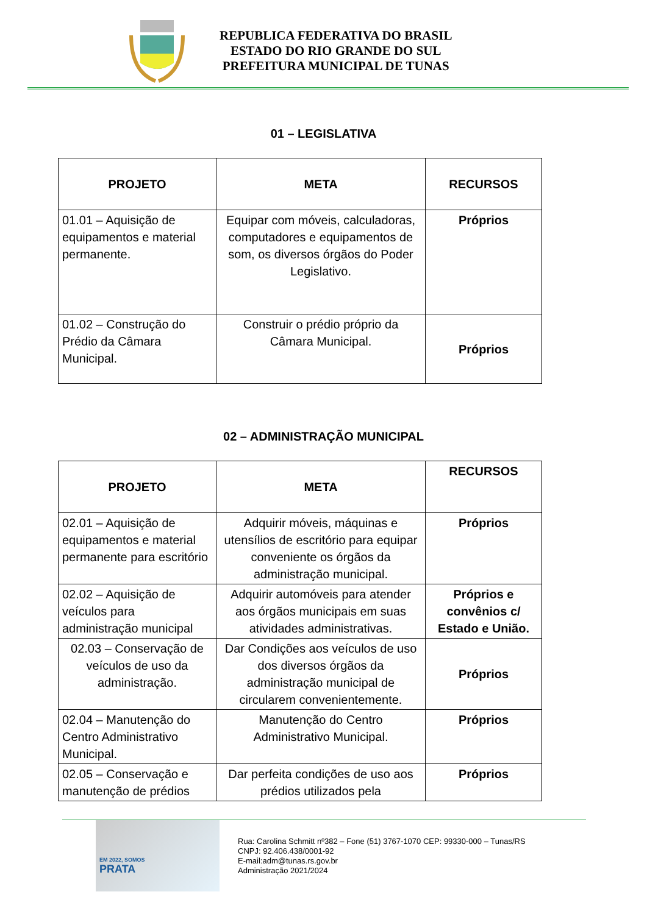REPUBLICA FEDERATIVA DO BRASIL
ESTADO DO RIO GRANDE DO SUL
PREFEITURA MUNICIPAL DE TUNAS
01 – LEGISLATIVA
| PROJETO | META | RECURSOS |
| --- | --- | --- |
| 01.01 – Aquisição de equipamentos e material permanente. | Equipar com móveis, calculadoras, computadores e equipamentos de som, os diversos órgãos do Poder Legislativo. | Próprios |
| 01.02 – Construção do Prédio da Câmara Municipal. | Construir o prédio próprio da Câmara Municipal. | Próprios |
02 – ADMINISTRAÇÃO MUNICIPAL
| PROJETO | META | RECURSOS |
| --- | --- | --- |
| 02.01 – Aquisição de equipamentos e material permanente para escritório | Adquirir móveis, máquinas e utensílios de escritório para equipar conveniente os órgãos da administração municipal. | Próprios |
| 02.02 – Aquisição de veículos para administração municipal | Adquirir automóveis para atender aos órgãos municipais em suas atividades administrativas. | Próprios e convênios c/ Estado e União. |
| 02.03 – Conservação de veículos de uso da administração. | Dar Condições aos veículos de uso dos diversos órgãos da administração municipal de circularem convenientemente. | Próprios |
| 02.04 – Manutenção do Centro Administrativo Municipal. | Manutenção do Centro Administrativo Municipal. | Próprios |
| 02.05 – Conservação e manutenção de prédios | Dar perfeita condições de uso aos prédios utilizados pela | Próprios |
EM 2022, SOMOS
PRATA
Rua: Carolina Schmitt nº382 – Fone (51) 3767-1070 CEP: 99330-000 – Tunas/RS
CNPJ: 92.406.438/0001-92
E-mail:adm@tunas.rs.gov.br
Administração 2021/2024